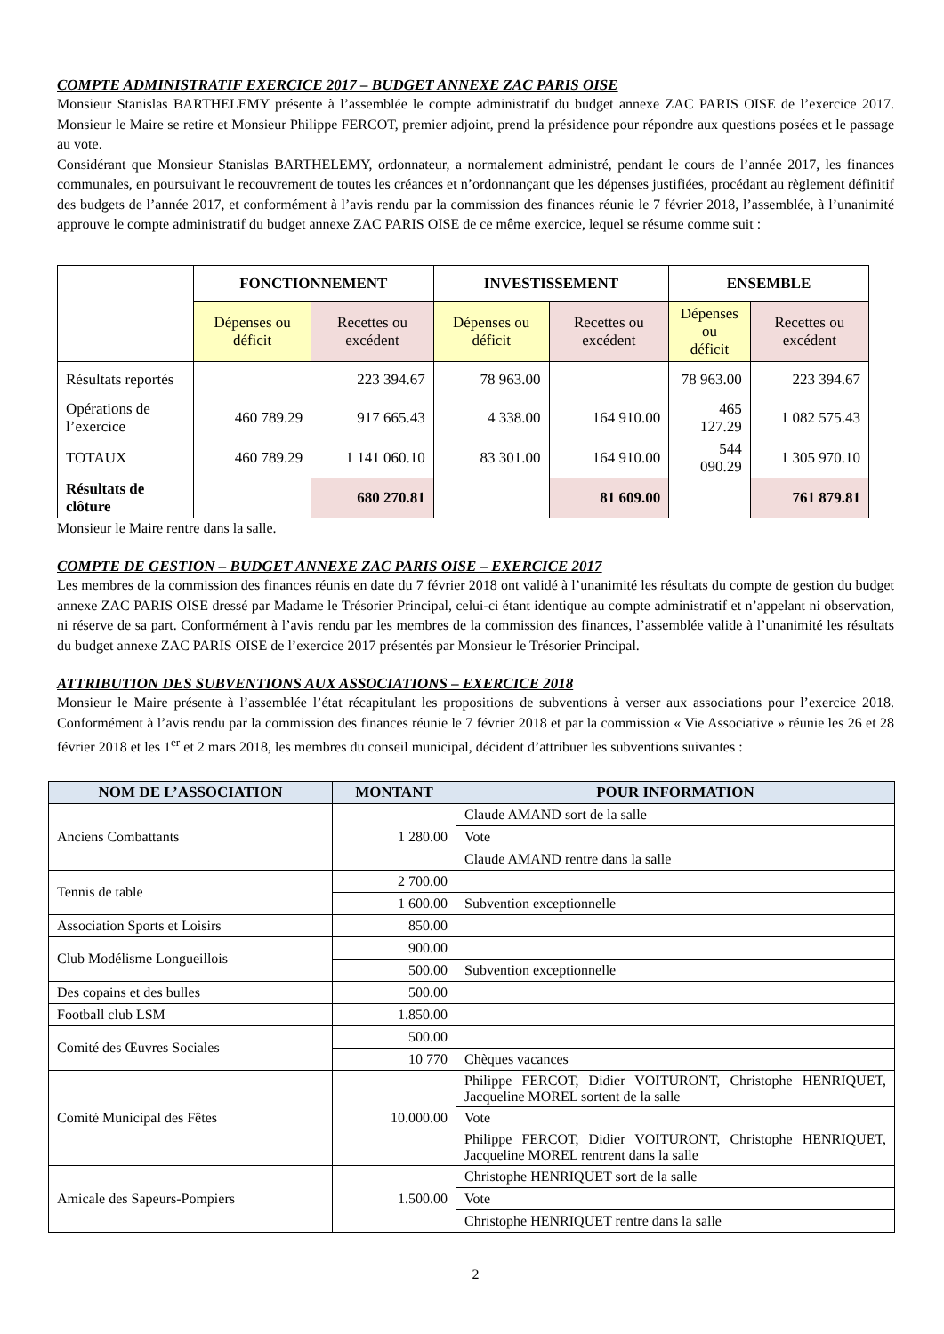COMPTE ADMINISTRATIF EXERCICE 2017 – BUDGET ANNEXE ZAC PARIS OISE
Monsieur Stanislas BARTHELEMY présente à l’assemblée le compte administratif du budget annexe ZAC PARIS OISE de l’exercice 2017. Monsieur le Maire se retire et Monsieur Philippe FERCOT, premier adjoint, prend la présidence pour répondre aux questions posées et le passage au vote.
Considérant que Monsieur Stanislas BARTHELEMY, ordonnateur, a normalement administré, pendant le cours de l’année 2017, les finances communales, en poursuivant le recouvrement de toutes les créances et n’ordonnançant que les dépenses justifiées, procédant au règlement définitif des budgets de l’année 2017, et conformément à l’avis rendu par la commission des finances réunie le 7 février 2018, l’assemblée, à l’unanimité approuve le compte administratif du budget annexe ZAC PARIS OISE de ce même exercice, lequel se résume comme suit :
| | FONCTIONNEMENT | | INVESTISSEMENT | | ENSEMBLE | |
| | Dépenses ou déficit | Recettes ou excédent | Dépenses ou déficit | Recettes ou excédent | Dépenses ou déficit | Recettes ou excédent |
| Résultats reportés | | 223 394.67 | 78 963.00 | | 78 963.00 | 223 394.67 |
| Opérations de l’exercice | 460 789.29 | 917 665.43 | 4 338.00 | 164 910.00 | 465 127.29 | 1 082 575.43 |
| TOTAUX | 460 789.29 | 1 141 060.10 | 83 301.00 | 164 910.00 | 544 090.29 | 1 305 970.10 |
| Résultats de clôture | | 680 270.81 | | 81 609.00 | | 761 879.81 |
Monsieur le Maire rentre dans la salle.
COMPTE DE GESTION – BUDGET ANNEXE ZAC PARIS OISE – EXERCICE 2017
Les membres de la commission des finances réunis en date du 7 février 2018 ont validé à l’unanimité les résultats du compte de gestion du budget annexe ZAC PARIS OISE dressé par Madame le Trésorier Principal, celui-ci étant identique au compte administratif et n’appelant ni observation, ni réserve de sa part. Conformément à l’avis rendu par les membres de la commission des finances, l’assemblée valide à l’unanimité les résultats du budget annexe ZAC PARIS OISE de l’exercice 2017 présentés par Monsieur le Trésorier Principal.
ATTRIBUTION DES SUBVENTIONS AUX ASSOCIATIONS – EXERCICE 2018
Monsieur le Maire présente à l’assemblée l’état récapitulant les propositions de subventions à verser aux associations pour l’exercice 2018. Conformément à l’avis rendu par la commission des finances réunie le 7 février 2018 et par la commission « Vie Associative » réunie les 26 et 28 février 2018 et les 1<sup>er</sup> et 2 mars 2018, les membres du conseil municipal, décident d’attribuer les subventions suivantes :
| NOM DE L’ASSOCIATION | MONTANT | POUR INFORMATION |
| --- | --- | --- |
| Anciens Combattants | 1 280.00 | Claude AMAND sort de la salle |
| | | Vote |
| | | Claude AMAND rentre dans la salle |
| Tennis de table | 2 700.00 | |
| | 1 600.00 | Subvention exceptionnelle |
| Association Sports et Loisirs | 850.00 | |
| Club Modélisme Longueillois | 900.00 | |
| | 500.00 | Subvention exceptionnelle |
| Des copains et des bulles | 500.00 | |
| Football club LSM | 1.850.00 | |
| Comité des Œuvres Sociales | 500.00 | |
| | 10 770 | Chèques vacances |
| Comité Municipal des Fêtes | 10.000.00 | Philippe FERCOT, Didier VOITURONT, Christophe HENRIQUET, Jacqueline MOREL sortent de la salle |
| | | Vote |
| | | Philippe FERCOT, Didier VOITURONT, Christophe HENRIQUET, Jacqueline MOREL rentrent dans la salle |
| Amicale des Sapeurs-Pompiers | 1.500.00 | Christophe HENRIQUET sort de la salle |
| | | Vote |
| | | Christophe HENRIQUET rentre dans la salle |
2